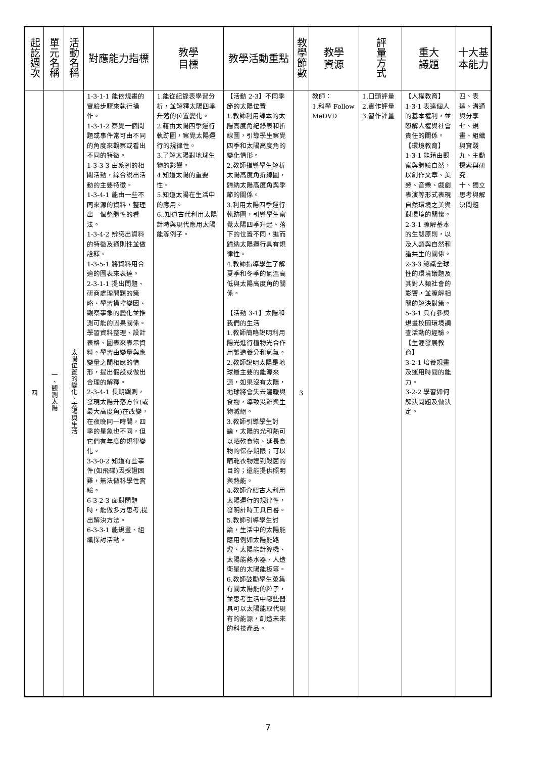| 起訖週次 | 單元名稱 | 活動名稱 | 對應能力指標 | 教學 目標 | 教學活動重點 | 教學節數 | 教學 資源 | 評量方式 | 重大 議題 | 十大基本能力 |
| --- | --- | --- | --- | --- | --- | --- | --- | --- | --- | --- |
| 四 | 一、觀測太陽 | 太陽位置的變化、太陽與生活 | 1-3-1-1 能依規畫的實驗步驟來執行操作。 1-3-1-2 察覺一個問題或事件常可由不同的角度來觀察或看出不同的特徵。 1-3-3-3 由系列的相關活動，綜合說出活動的主要特徵。 1-3-4-1 能由一些不同來源的資料，整理出一個整體性的看法。 1-3-4-2 辨識出資料的特徵及通則性並做詮釋。 1-3-5-1 將資料用合適的圖表來表達。 2-3-1-1 提出問題、研商處理問題的策略、學習操控變因、觀察事象的變化並推測可能的因果關係。學習資料整理、設計表格、圖表來表示資料。學習由變量與應變量之間相應的情形，提出假設或做出合理的解釋。 2-3-4-1 長期觀測，發現太陽升落方位(或最大高度角)在改變，在夜晚同一時間，四季的星象也不同，但它們有年度的規律變化。 3-3-0-2 知道有些事件(如飛碟)因採證困難，無法做科學性實驗。 6-3-2-3 面對問題時，能做多方思考,提出解決方法。 6-3-3-1 能規畫、組織探討活動。 | 1.能從紀錄表學習分析，並解釋太陽四季升落的位置變化。 2.藉由太陽四季運行軌跡圖，察覺太陽運行的規律性。 3.了解太陽對地球生物的影響。 4.知道太陽的重要性。 5.知道太陽在生活中的應用。 6..知道古代利用太陽計時與現代應用太陽能等例子。 | 【活動 2-3】不同季節的太陽位置 1.教師利用課本的太陽高度角紀錄表和折線圖，引導學生察覺四季和太陽高度角的變化情形。 2.教師指導學生解析太陽高度角折線圖，歸納太陽高度角與季節的關係。 3.利用太陽四季運行軌跡圖，引導學生察覺太陽四季升起、落下的位置不同，進而歸納太陽運行具有規律性。 4.教師指導學生了解夏季和冬季的氣溫高低與太陽高度角的關係。 【活動 3-1】太陽和我們的生活 1.教師簡略說明利用陽光進行植物光合作用製造養分和氧氣。 2.教師說明太陽是地球最主要的能源來源，如果沒有太陽，地球將會失去溫暖與食物，導致災難與生物滅絕。 3.教師引導學生討論，太陽的光和熱可以晒乾食物、延長食物的保存期限；可以晒乾衣物達到殺菌的目的；還能提供照明與熱能。 4.教師介紹古人利用太陽運行的規律性，發明計時工具日晷。 5.教師引導學生討論，生活中的太陽能應用例如太陽能路燈、太陽能計算機、太陽能熱水器、人造衛星的太陽能板等。 6.教師鼓勵學生蒐集有關太陽能的粒子，並思考生活中哪些器具可以太陽能取代現有的能源，創造未來的科技產品。 | 3 | 教師： 1.科學 Follow MeDVD | 1.口頭評量 2.實作評量 3.習作評量 | 【人權教育】 1-3-1 表達個人的基本權利，並瞭解人權與社會責任的關係。 【環境教育】 1-3-1 能藉由觀察與體驗自然，以創作文章、美勞、音樂、戲劇表演等形式表現自然環境之美與對環境的關懷。 2-3-1 瞭解基本的生態原則，以及人類與自然和諧共生的關係。 2-3-3 認識全球性的環境議題及其對人類社會的影響，並瞭解相關的解決對策。 5-3-1 具有參與規畫校園環境調查活動的經驗。 【生涯發展教育】 3-2-1 培養規畫及運用時間的能力。 3-2-2 學習如何解決問題及做決定。 | 四、表達、溝通與分享 七、規畫、組織與實踐 九、主動探索與研究 十、獨立思考與解決問題 |
7